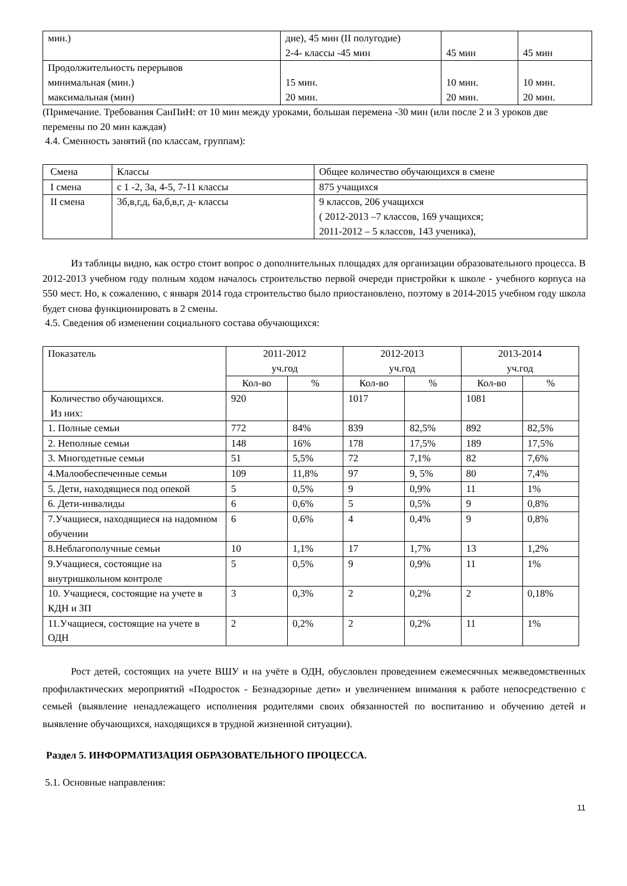| мин.) | дие), 45 мин (II полугодие) 2-4- классы -45 мин | 45 мин | 45 мин |
| Продолжительность перерывов минимальная (мин.) максимальная (мин) | 15 мин. 20 мин. | 10 мин. 20 мин. | 10 мин. 20 мин. |
(Примечание. Требования СанПиН: от 10 мин между уроками, большая перемена -30 мин (или после 2 и 3 уроков две перемены по 20 мин каждая)
4.4. Сменность занятий (по классам, группам):
| Смена | Классы | Общее количество обучающихся в смене |
| I смена | с 1 -2, 3а, 4-5, 7-11 классы | 875 учащихся |
| II смена | 3б,в,г,д, 6а,б,в,г, д- классы | 9 классов, 206 учащихся ( 2012-2013 –7 классов, 169 учащихся; 2011-2012 – 5 классов, 143 ученика), |
Из таблицы видно, как остро стоит вопрос о дополнительных площадях для организации образовательного процесса. В 2012-2013 учебном году полным ходом началось строительство первой очереди пристройки к школе - учебного корпуса на 550 мест. Но, к сожалению, с января 2014 года строительство было приостановлено, поэтому в 2014-2015 учебном году школа будет снова функционировать в 2 смены.
4.5. Сведения об изменении социального состава обучающихся:
| Показатель | 2011-2012 уч.год | | 2012-2013 уч.год | | 2013-2014 уч.год | |
| --- | --- | --- | --- | --- | --- | --- |
| | Кол-во | % | Кол-во | % | Кол-во | % |
| Количество обучающихся. Из них: | 920 | | 1017 | | 1081 | |
| 1. Полные семьи | 772 | 84% | 839 | 82,5% | 892 | 82,5% |
| 2. Неполные семьи | 148 | 16% | 178 | 17,5% | 189 | 17,5% |
| 3. Многодетные семьи | 51 | 5,5% | 72 | 7,1% | 82 | 7,6% |
| 4.Малообеспеченные семьи | 109 | 11,8% | 97 | 9, 5% | 80 | 7,4% |
| 5. Дети, находящиеся под опекой | 5 | 0,5% | 9 | 0,9% | 11 | 1% |
| 6. Дети-инвалиды | 6 | 0,6% | 5 | 0,5% | 9 | 0,8% |
| 7.Учащиеся, находящиеся на надомном обучении | 6 | 0,6% | 4 | 0,4% | 9 | 0,8% |
| 8.Неблагополучные семьи | 10 | 1,1% | 17 | 1,7% | 13 | 1,2% |
| 9.Учащиеся, состоящие на внутришкольном контроле | 5 | 0,5% | 9 | 0,9% | 11 | 1% |
| 10. Учащиеся, состоящие на учете в КДН и ЗП | 3 | 0,3% | 2 | 0,2% | 2 | 0,18% |
| 11.Учащиеся, состоящие на учете в ОДН | 2 | 0,2% | 2 | 0,2% | 11 | 1% |
Рост детей, состоящих на учете ВШУ и на учёте в ОДН, обусловлен проведением ежемесячных межведомственных профилактических мероприятий «Подросток - Безнадзорные дети» и увеличением внимания к работе непосредственно с семьей (выявление ненадлежащего исполнения родителями своих обязанностей по воспитанию и обучению детей и выявление обучающихся, находящихся в трудной жизненной ситуации).
Раздел 5. ИНФОРМАТИЗАЦИЯ ОБРАЗОВАТЕЛЬНОГО ПРОЦЕССА.
5.1. Основные направления:
11